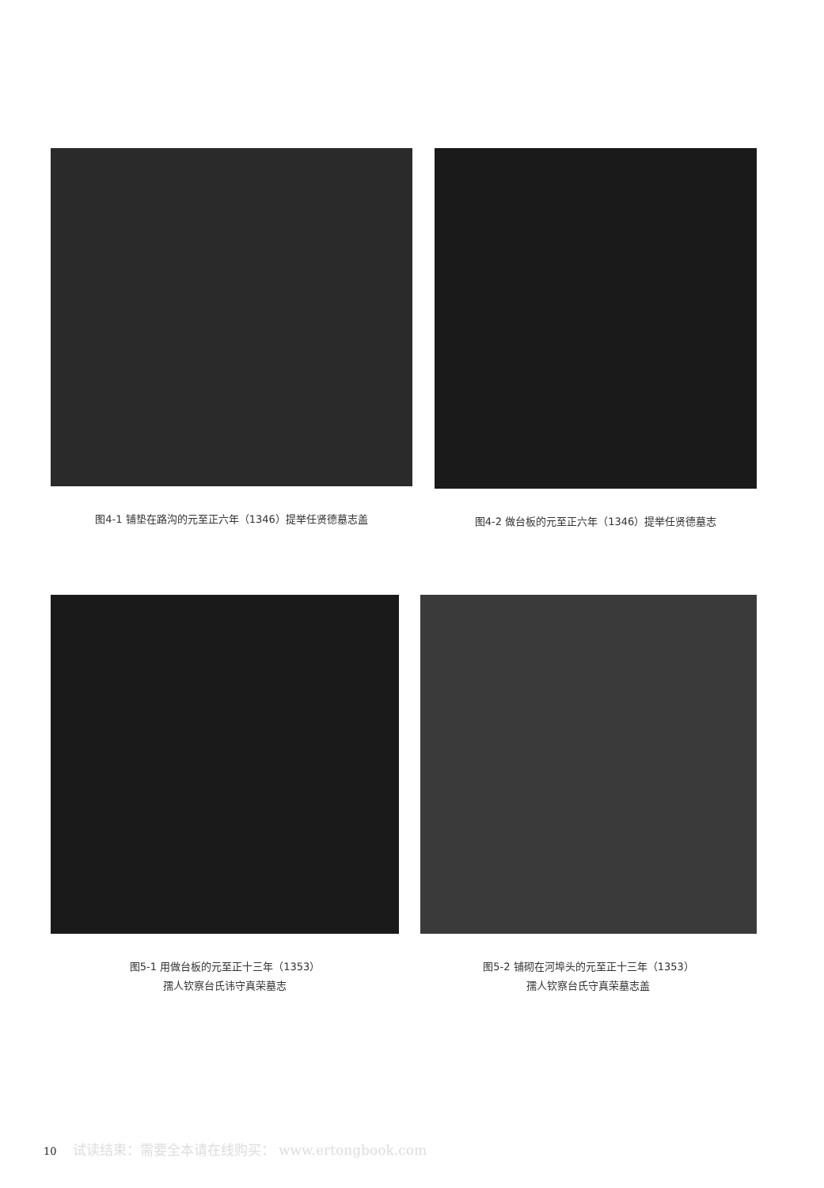图4-1 铺垫在路沟的元至正六年（1346）提举任贤德墓志盖
图4-2 做台板的元至正六年（1346）提举任贤德墓志
图5-1 用做台板的元至正十三年（1353）
孺人钦察台氏讳守真荣墓志
图5-2 铺砌在河埠头的元至正十三年（1353）
孺人钦察台氏守真荣墓志盖
10 试读结束：需要全本请在线购买： www.ertongbook.com